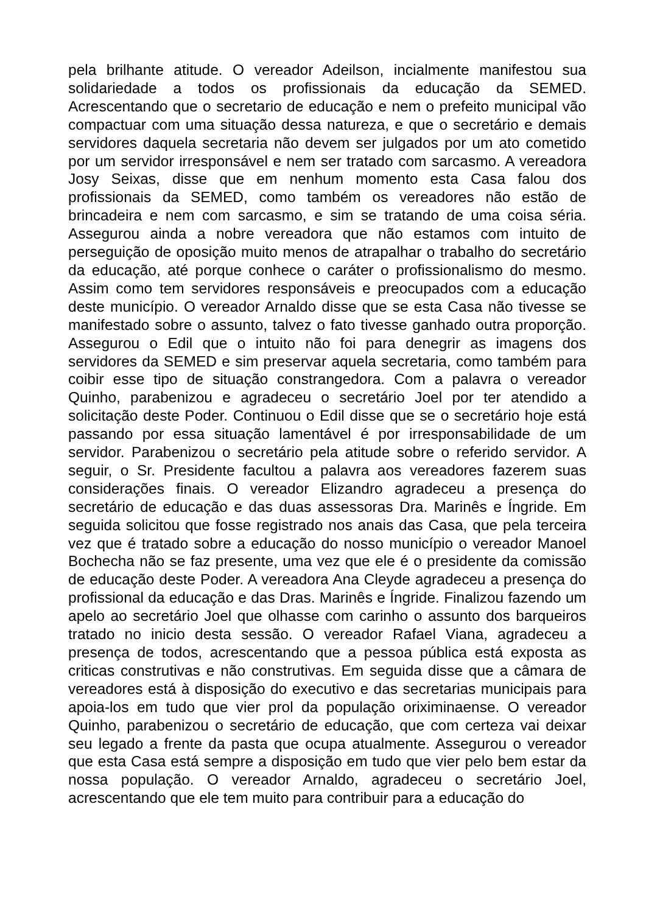pela brilhante atitude. O vereador Adeilson, incialmente manifestou sua solidariedade a todos os profissionais da educação da SEMED. Acrescentando que o secretario de educação e nem o prefeito municipal vão compactuar com uma situação dessa natureza, e que o secretário e demais servidores daquela secretaria não devem ser julgados por um ato cometido por um servidor irresponsável e nem ser tratado com sarcasmo. A vereadora Josy Seixas, disse que em nenhum momento esta Casa falou dos profissionais da SEMED, como também os vereadores não estão de brincadeira e nem com sarcasmo, e sim se tratando de uma coisa séria. Assegurou ainda a nobre vereadora que não estamos com intuito de perseguição de oposição muito menos de atrapalhar o trabalho do secretário da educação, até porque conhece o caráter o profissionalismo do mesmo. Assim como tem servidores responsáveis e preocupados com a educação deste município. O vereador Arnaldo disse que se esta Casa não tivesse se manifestado sobre o assunto, talvez o fato tivesse ganhado outra proporção. Assegurou o Edil que o intuito não foi para denegrir as imagens dos servidores da SEMED e sim preservar aquela secretaria, como também para coibir esse tipo de situação constrangedora. Com a palavra o vereador Quinho, parabenizou e agradeceu o secretário Joel por ter atendido a solicitação deste Poder. Continuou o Edil disse que se o secretário hoje está passando por essa situação lamentável é por irresponsabilidade de um servidor. Parabenizou o secretário pela atitude sobre o referido servidor. A seguir, o Sr. Presidente facultou a palavra aos vereadores fazerem suas considerações finais. O vereador Elizandro agradeceu a presença do secretário de educação e das duas assessoras Dra. Marinês e Íngride. Em seguida solicitou que fosse registrado nos anais das Casa, que pela terceira vez que é tratado sobre a educação do nosso município o vereador Manoel Bochecha não se faz presente, uma vez que ele é o presidente da comissão de educação deste Poder. A vereadora Ana Cleyde agradeceu a presença do profissional da educação e das Dras. Marinês e Íngride. Finalizou fazendo um apelo ao secretário Joel que olhasse com carinho o assunto dos barqueiros tratado no inicio desta sessão. O vereador Rafael Viana, agradeceu a presença de todos, acrescentando que a pessoa pública está exposta as criticas construtivas e não construtivas. Em seguida disse que a câmara de vereadores está à disposição do executivo e das secretarias municipais para apoia-los em tudo que vier prol da população oriximinaense. O vereador Quinho, parabenizou o secretário de educação, que com certeza vai deixar seu legado a frente da pasta que ocupa atualmente. Assegurou o vereador que esta Casa está sempre a disposição em tudo que vier pelo bem estar da nossa população. O vereador Arnaldo, agradeceu o secretário Joel, acrescentando que ele tem muito para contribuir para a educação do